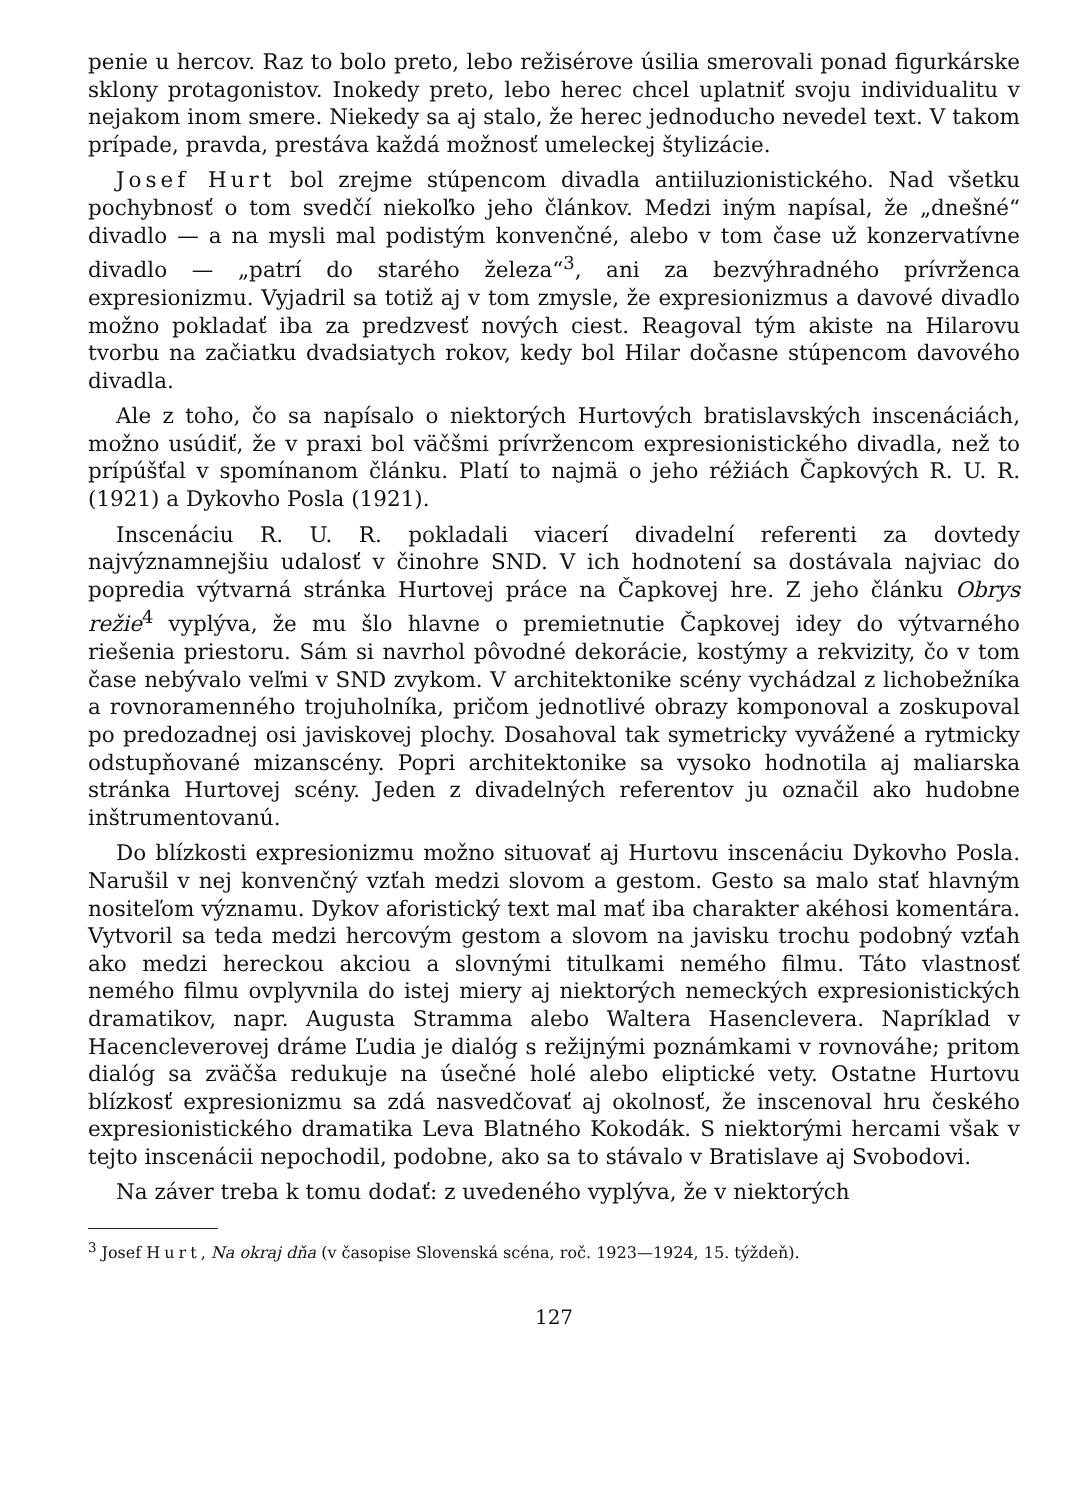penie u hercov. Raz to bolo preto, lebo režisérove úsilia smerovali ponad figurkárske sklony protagonistov. Inokedy preto, lebo herec chcel uplatniť svoju individualitu v nejakom inom smere. Niekedy sa aj stalo, že herec jednoducho nevedel text. V takom prípade, pravda, prestáva každá možnosť umeleckej štylizácie.
Josef Hurt bol zrejme stúpencom divadla antiiluzionistického. Nad všetku pochybnosť o tom svedčí niekoľko jeho článkov. Medzi iným napísal, že „dnešné“ divadlo — a na mysli mal podistým konvenčné, alebo v tom čase už konzervatívne divadlo — „patrí do starého železa“<sup>3</sup>, ani za bezvýhradného prívrženca expresionizmu. Vyjadril sa totiž aj v tom zmysle, že expresionizmus a davové divadlo možno pokladať iba za predzvesť nových ciest. Reagoval tým akiste na Hilarovu tvorbu na začiatku dvadsiatych rokov, kedy bol Hilar dočasne stúpencom davového divadla.
Ale z toho, čo sa napísalo o niektorých Hurtových bratislavských inscenáciách, možno usúdiť, že v praxi bol väčšmi prívržencom expresionistického divadla, než to prípúšťal v spomínanom článku. Platí to najmä o jeho réžiách Čapkových R. U. R. (1921) a Dykovho Posla (1921).
Inscenáciu R. U. R. pokladali viacerí divadelní referenti za dovtedy najvýznamnejšiu udalosť v činohre SND. V ich hodnotení sa dostávala najviac do popredia výtvarná stránka Hurtovej práce na Čapkovej hre. Z jeho článku Obrys režie<sup>4</sup> vyplýva, že mu šlo hlavne o premietnutie Čapkovej idey do výtvarného riešenia priestoru. Sám si navrhol pôvodné dekorácie, kostýmy a rekvizity, čo v tom čase nebývalo veľmi v SND zvykom. V architektonike scény vychádzal z lichobežníka a rovnoramenného trojuholníka, pričom jednotlivé obrazy komponoval a zoskupoval po predozadnej osi javiskovej plochy. Dosahoval tak symetricky vyvážené a rytmicky odstupňované mizanscény. Popri architektonike sa vysoko hodnotila aj maliarska stránka Hurtovej scény. Jeden z divadelných referentov ju označil ako hudobne inštrumentovanú.
Do blízkosti expresionizmu možno situovať aj Hurtovu inscenáciu Dykovho Posla. Narušil v nej konvenčný vzťah medzi slovom a gestom. Gesto sa malo stať hlavným nositeľom významu. Dykov aforistický text mal mať iba charakter akéhosi komentára. Vytvoril sa teda medzi hercovým gestom a slovom na javisku trochu podobný vzťah ako medzi hereckou akciou a slovnými titulkami nemého filmu. Táto vlastnosť nemého filmu ovplyvnila do istej miery aj niektorých nemeckých expresionistických dramatikov, napr. Augusta Stramma alebo Waltera Hasenclevera. Napríklad v Hacencleverovej dráme Ľudia je dialóg s režijnými poznámkami v rovnováhe; pritom dialóg sa zväčša redukuje na úsečné holé alebo eliptické vety. Ostatne Hurtovu blízkosť expresionizmu sa zdá nasvedčovať aj okolnosť, že inscenoval hru českého expresionistického dramatika Leva Blatného Kokodák. S niektorými hercami však v tejto inscenácii nepochodil, podobne, ako sa to stávalo v Bratislave aj Svobodovi.
Na záver treba k tomu dodať: z uvedeného vyplýva, že v niektorých
<sup>3</sup> Josef Hurt, Na okraj dňa (v časopise Slovenská scéna, roč. 1923—1924, 15. týždeň).
127